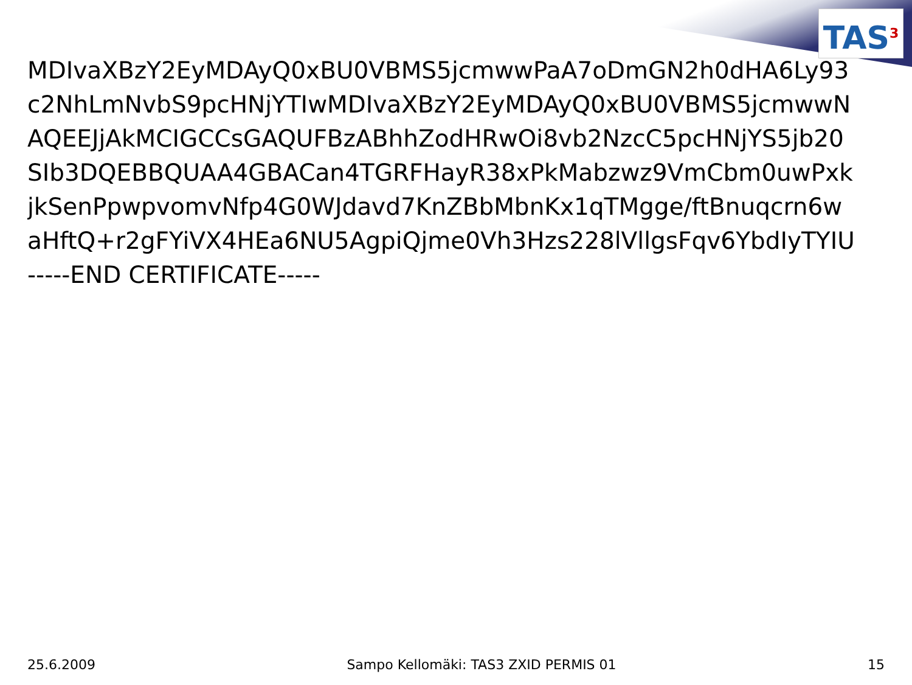TAS<sup>3</sup>
MDIvaXBzY2EyMDAyQ0xBU0VBMS5jcmwwPaA7oDmGN2h0dHA6Ly93
c2NhLmNvbS9pcHNjYTIwMDIvaXBzY2EyMDAyQ0xBU0VBMS5jcmwwN
AQEEJjAkMCIGCCsGAQUFBzABhhZodHRwOi8vb2NzcC5pcHNjYS5jb20
SIb3DQEBBQUAA4GBACan4TGRFHayR38xPkMabzwz9VmCbm0uwPxk
jkSenPpwpvomvNfp4G0WJdavd7KnZBbMbnKx1qTMgge/ftBnuqcrn6w
aHftQ+r2gFYiVX4HEa6NU5AgpiQjme0Vh3Hzs228lVllgsFqv6YbdIyTYIU
-----END CERTIFICATE-----
25.6.2009 Sampo Kellomäki: TAS3 ZXID PERMIS 01 15